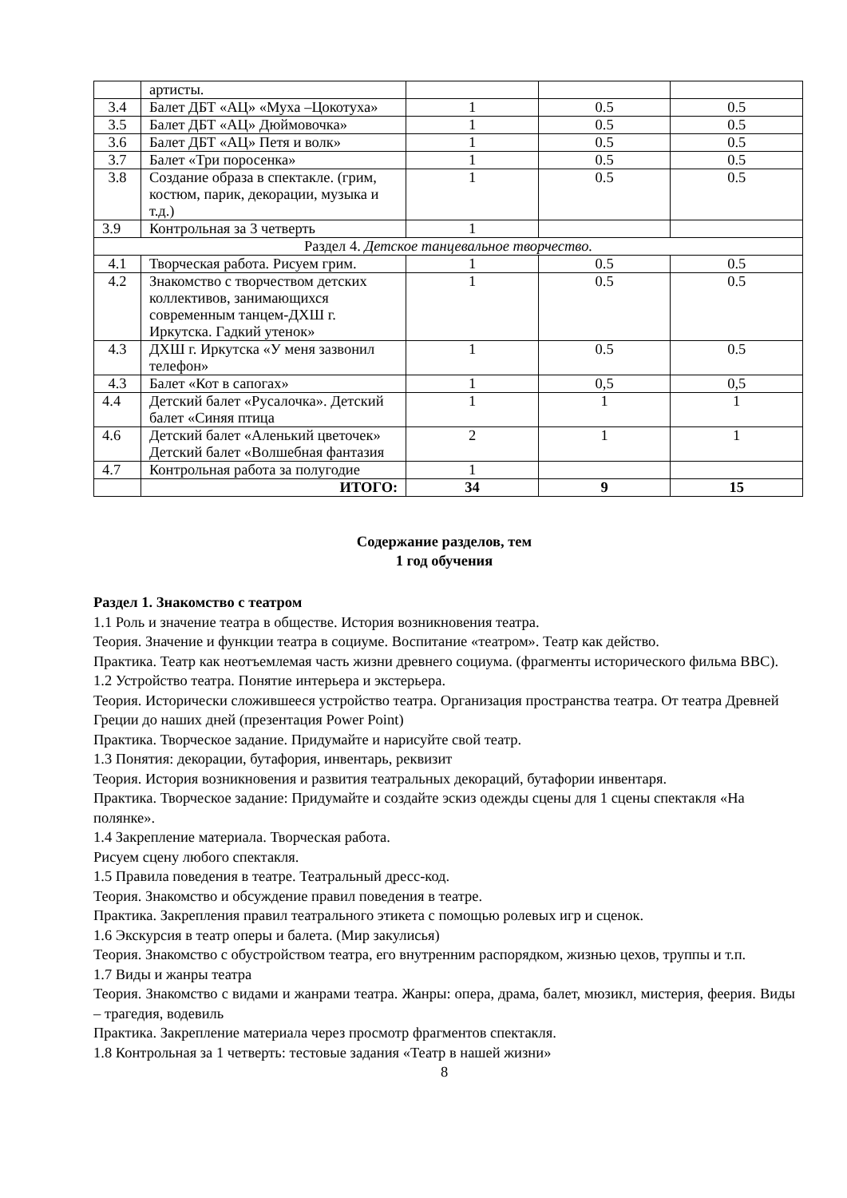| | артисты. | | | |
| 3.4 | Балет ДБТ «АЦ» «Муха –Цокотуха» | 1 | 0.5 | 0.5 |
| 3.5 | Балет ДБТ «АЦ» Дюймовочка» | 1 | 0.5 | 0.5 |
| 3.6 | Балет ДБТ «АЦ» Петя и волк» | 1 | 0.5 | 0.5 |
| 3.7 | Балет «Три поросенка» | 1 | 0.5 | 0.5 |
| 3.8 | Создание образа в спектакле. (грим, костюм, парик, декорации, музыка и т.д.) | 1 | 0.5 | 0.5 |
| 3.9 | Контрольная за 3 четверть | 1 | | |
| Раздел 4. Детское танцевальное творчество. | | | | |
| 4.1 | Творческая работа. Рисуем грим. | 1 | 0.5 | 0.5 |
| 4.2 | Знакомство с творчеством детских коллективов, занимающихся современным танцем-ДХШ г. Иркутска. Гадкий утенок» | 1 | 0.5 | 0.5 |
| 4.3 | ДХШ г. Иркутска «У меня зазвонил телефон» | 1 | 0.5 | 0.5 |
| 4.3 | Балет «Кот в сапогах» | 1 | 0,5 | 0,5 |
| 4.4 | Детский балет «Русалочка». Детский балет «Синяя птица | 1 | 1 | 1 |
| 4.6 | Детский балет «Аленький цветочек» Детский балет «Волшебная фантазия | 2 | 1 | 1 |
| 4.7 | Контрольная работа за полугодие | 1 | | |
| | ИТОГО: | 34 | 9 | 15 |
Содержание разделов, тем
1 год обучения
Раздел 1. Знакомство с театром
1.1 Роль и значение театра в обществе. История возникновения театра.
Теория. Значение и функции театра в социуме. Воспитание «театром». Театр как действо.
Практика. Театр как неотъемлемая часть жизни древнего социума. (фрагменты исторического фильма BBC).
1.2 Устройство театра. Понятие интерьера и экстерьера.
Теория. Исторически сложившееся устройство театра. Организация пространства театра. От театра Древней Греции до наших дней (презентация Power Point)
Практика. Творческое задание. Придумайте и нарисуйте свой театр.
1.3 Понятия: декорации, бутафория, инвентарь, реквизит
Теория. История возникновения и развития театральных декораций, бутафории инвентаря.
Практика. Творческое задание: Придумайте и создайте эскиз одежды сцены для 1 сцены спектакля «На полянке».
1.4 Закрепление материала. Творческая работа.
Рисуем сцену любого спектакля.
1.5 Правила поведения в театре. Театральный дресс-код.
Теория. Знакомство и обсуждение правил поведения в театре.
Практика. Закрепления правил театрального этикета с помощью ролевых игр и сценок.
1.6 Экскурсия в театр оперы и балета. (Мир закулисья)
Теория. Знакомство с обустройством театра, его внутренним распорядком, жизнью цехов, труппы и т.п.
1.7 Виды и жанры театра
Теория. Знакомство с видами и жанрами театра. Жанры: опера, драма, балет, мюзикл, мистерия, феерия. Виды – трагедия, водевиль
Практика. Закрепление материала через просмотр фрагментов спектакля.
1.8 Контрольная за 1 четверть: тестовые задания «Театр в нашей жизни»
8